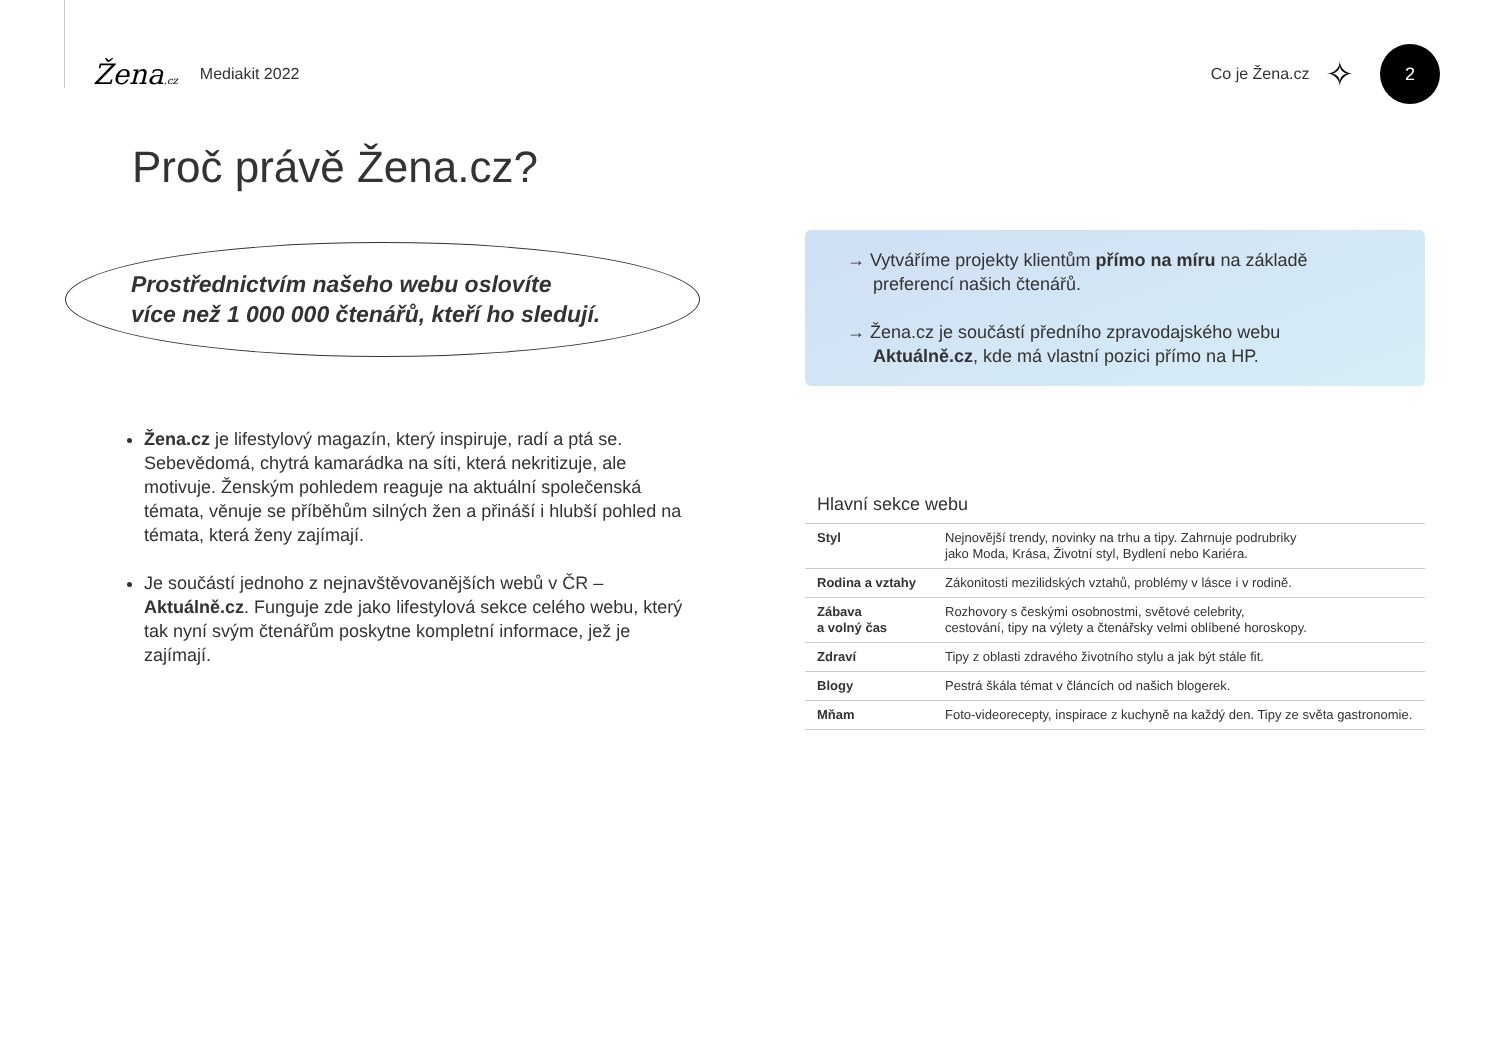Žena.cz Mediakit 2022 Co je Žena.cz ✧ 2
Proč právě Žena.cz?
Prostřednictvím našeho webu oslovíte
více než 1 000 000 čtenářů, kteří ho sledují.
Žena.cz je lifestylový magazín, který inspiruje, radí a ptá se. Sebevědomá, chytrá kamarádka na síti, která nekritizuje, ale motivuje. Ženským pohledem reaguje na aktuální společenská témata, věnuje se příběhům silných žen a přináší i hlubší pohled na témata, která ženy zajímají.
Je součástí jednoho z nejnavštěvovanějších webů v ČR – Aktuálně.cz. Funguje zde jako lifestylová sekce celého webu, který tak nyní svým čtenářům poskytne kompletní informace, jež je zajímají.
→ Vytváříme projekty klientům přímo na míru na základě preferencí našich čtenářů.
→ Žena.cz je součástí předního zpravodajského webu Aktuálně.cz, kde má vlastní pozici přímo na HP.
Hlavní sekce webu
| Styl | Nejnovější trendy, novinky na trhu a tipy. Zahrnuje podrubriky jako Moda, Krása, Životní styl, Bydlení nebo Kariéra. |
| Rodina a vztahy | Zákonitosti mezilidských vztahů, problémy v lásce i v rodině. |
| Zábava a volný čas | Rozhovory s českými osobnostmi, světové celebrity, cestování, tipy na výlety a čtenářsky velmi oblíbené horoskopy. |
| Zdraví | Tipy z oblasti zdravého životního stylu a jak být stále fit. |
| Blogy | Pestrá škála témat v článcích od našich blogerek. |
| Mňam | Foto-videorecepty, inspirace z kuchyně na každý den. Tipy ze světa gastronomie. |